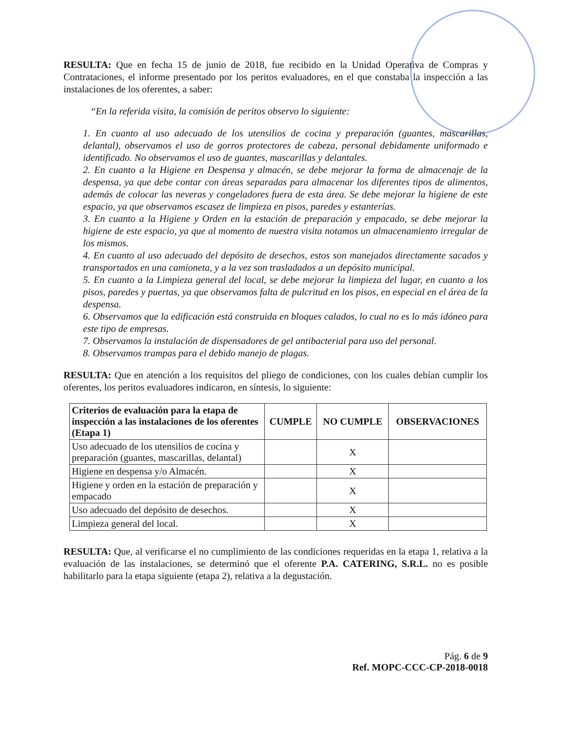RESULTA: Que en fecha 15 de junio de 2018, fue recibido en la Unidad Operativa de Compras y Contrataciones, el informe presentado por los peritos evaluadores, en el que constaba la inspección a las instalaciones de los oferentes, a saber:
“En la referida visita, la comisión de peritos observo lo siguiente:
1. En cuanto al uso adecuado de los utensilios de cocina y preparación (guantes, mascarillas, delantal), observamos el uso de gorros protectores de cabeza, personal debidamente uniformado e identificado. No observamos el uso de guantes, mascarillas y delantales.
2. En cuanto a la Higiene en Despensa y almacén, se debe mejorar la forma de almacenaje de la despensa, ya que debe contar con áreas separadas para almacenar los diferentes tipos de alimentos, además de colocar las neveras y congeladores fuera de esta área. Se debe mejorar la higiene de este espacio, ya que observamos escasez de limpieza en pisos, paredes y estanterías.
3. En cuanto a la Higiene y Orden en la estación de preparación y empacado, se debe mejorar la higiene de este espacio, ya que al momento de nuestra visita notamos un almacenamiento irregular de los mismos.
4. En cuanto al uso adecuado del depósito de desechos, estos son manejados directamente sacados y transportados en una camioneta, y a la vez son trasladados a un depósito municipal.
5. En cuanto a la Limpieza general del local, se debe mejorar la limpieza del lugar, en cuanto a los pisos, paredes y puertas, ya que observamos falta de pulcritud en los pisos, en especial en el área de la despensa.
6. Observamos que la edificación está construida en bloques calados, lo cual no es lo más idóneo para este tipo de empresas.
7. Observamos la instalación de dispensadores de gel antibacterial para uso del personal.
8. Observamos trampas para el debido manejo de plagas.
RESULTA: Que en atención a los requisitos del pliego de condiciones, con los cuales debían cumplir los oferentes, los peritos evaluadores indicaron, en síntesis, lo siguiente:
| Criterios de evaluación para la etapa de inspección a las instalaciones de los oferentes (Etapa 1) | CUMPLE | NO CUMPLE | OBSERVACIONES |
| --- | --- | --- | --- |
| Uso adecuado de los utensilios de cocina y preparación (guantes, mascarillas, delantal) | | X | |
| Higiene en despensa y/o Almacén. | | X | |
| Higiene y orden en la estación de preparación y empacado | | X | |
| Uso adecuado del depósito de desechos. | | X | |
| Limpieza general del local. | | X | |
RESULTA: Que, al verificarse el no cumplimiento de las condiciones requeridas en la etapa 1, relativa a la evaluación de las instalaciones, se determinó que el oferente P.A. CATERING, S.R.L. no es posible habilitarlo para la etapa siguiente (etapa 2), relativa a la degustación.
Pág. 6 de 9
Ref. MOPC-CCC-CP-2018-0018